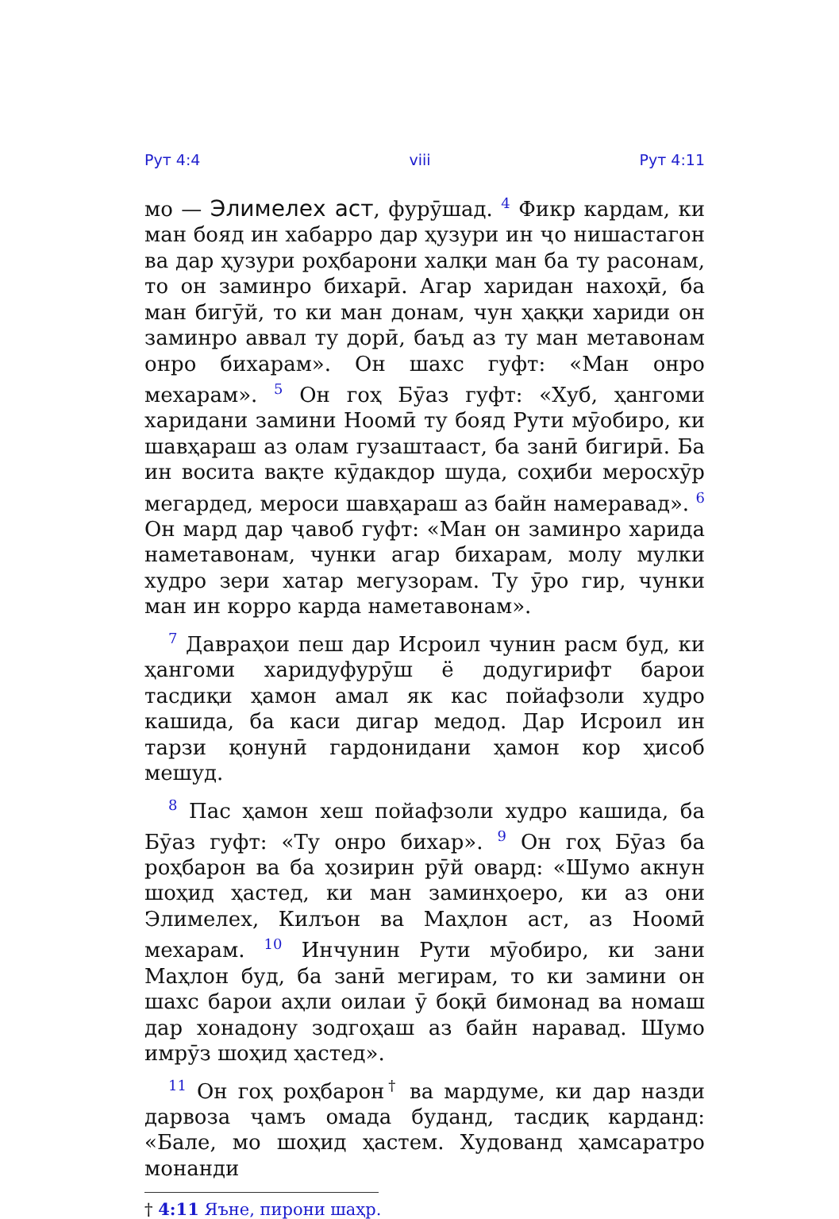Рут 4:4 viii Рут 4:11
мо — Элимелех аст, фурӯшад. <sup>4</sup> Фикр кардам, ки ман бояд ин хабарро дар ҳузури ин ҷо нишастагон ва дар ҳузури роҳбарони халқи ман ба ту расонам, то он заминро бихарӣ. Агар харидан нахоҳӣ, ба ман бигӯй, то ки ман донам, чун ҳаққи хариди он заминро аввал ту дорӣ, баъд аз ту ман метавонам онро бихарам». Он шахс гуфт: «Ман онро мехарам». <sup>5</sup> Он гоҳ Бӯаз гуфт: «Хуб, ҳангоми харидани замини Ноомӣ ту бояд Рути мӯобиро, ки шавҳараш аз олам гузаштааст, ба занӣ бигирӣ. Ба ин восита вақте кӯдакдор шуда, соҳиби меросхӯр мегардед, мероси шавҳараш аз байн намеравад». <sup>6</sup> Он мард дар ҷавоб гуфт: «Ман он заминро харида наметавонам, чунки агар бихарам, молу мулки худро зери хатар мегузорам. Ту ӯро гир, чунки ман ин корро карда наметавонам».
<sup>7</sup> Даврaҳои пеш дар Исроил чунин расм буд, ки ҳангоми харидуфурӯш ё додугирифт барои тасдиқи ҳамон амал як кас пойафзоли худро кашида, ба каси дигар медод. Дар Исроил ин тарзи қонунӣ гардонидани ҳамон кор ҳисоб мешуд.
<sup>8</sup> Пас ҳамон хеш пойафзоли худро кашида, ба Бӯаз гуфт: «Ту онро бихар». <sup>9</sup> Он гоҳ Бӯаз ба роҳбарон ва ба ҳозирин рӯй овард: «Шумо акнун шоҳид ҳастед, ки ман заминҳоеро, ки аз они Элимелех, Килъон ва Маҳлон аст, аз Ноомӣ мехарам. <sup>10</sup> Инчунин Рути мӯобиро, ки зани Маҳлон буд, ба занӣ мегирам, то ки замини он шахс барои аҳли оилаи ӯ боқӣ бимонад ва номаш дар хонадону зодгоҳаш аз байн наравад. Шумо имрӯз шоҳид ҳастед».
<sup>11</sup> Он гоҳ роҳбарон<sup>†</sup> ва мардуме, ки дар назди дарвоза ҷамъ омада буданд, тасдиқ карданд: «Бале, мо шоҳид ҳастем. Худованд ҳамсаратро монанди
† 4:11 Яъне, пирони шаҳр.